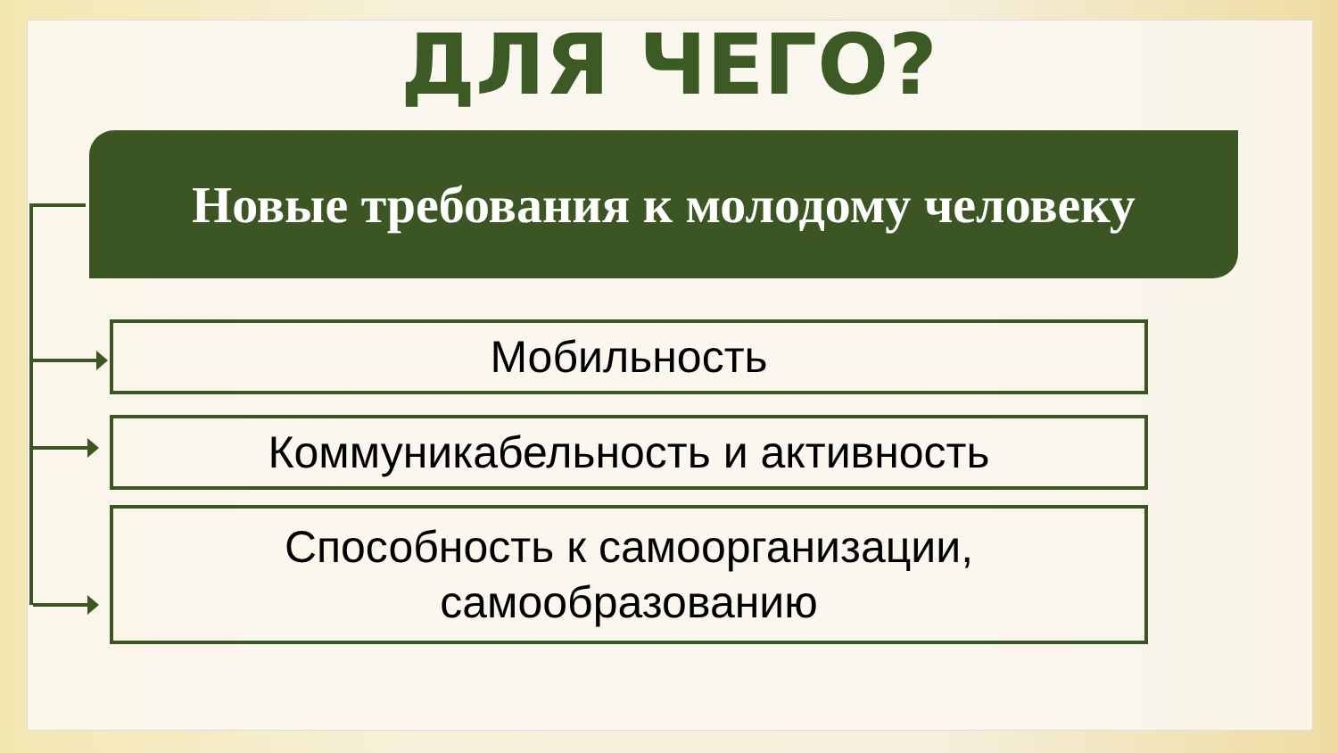ДЛЯ ЧЕГО?
Новые требования к молодому человеку
Мобильность
Коммуникабельность и активность
Способность к самоорганизации,
самообразованию